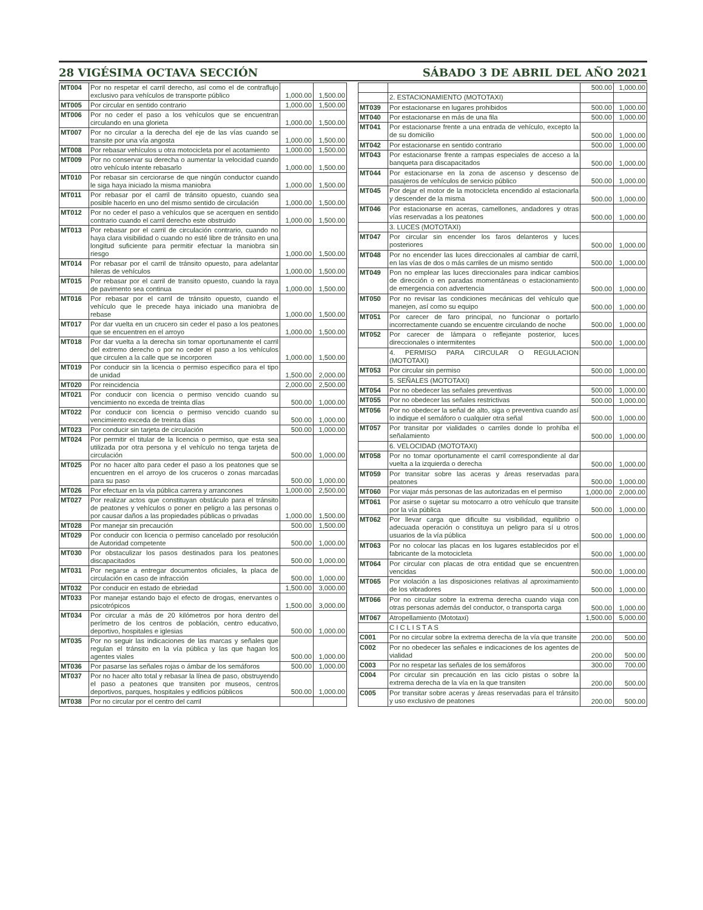28 VIGÉSIMA OCTAVA SECCIÓN SÁBADO 3 DE ABRIL DEL AÑO 2021
| MT004 | Por no respetar el carril derecho, así como el de contraflujo exclusivo para vehículos de transporte público | 1,000.00 | 1,500.00 |
| MT005 | Por circular en sentido contrario | 1,000.00 | 1,500.00 |
| MT006 | Por no ceder el paso a los vehículos que se encuentran circulando en una glorieta | 1,000.00 | 1,500.00 |
| MT007 | Por no circular a la derecha del eje de las vías cuando se transite por una vía angosta | 1,000.00 | 1,500.00 |
| MT008 | Por rebasar vehículos u otra motocicleta por el acotamiento | 1,000.00 | 1,500.00 |
| MT009 | Por no conservar su derecha o aumentar la velocidad cuando otro vehículo intente rebasarlo | 1,000.00 | 1,500.00 |
| MT010 | Por rebasar sin cerciorarse de que ningún conductor cuando le siga haya iniciado la misma maniobra | 1,000.00 | 1,500.00 |
| MT011 | Por rebasar por el carril de tránsito opuesto, cuando sea posible hacerlo en uno del mismo sentido de circulación | 1,000.00 | 1,500.00 |
| MT012 | Por no ceder el paso a vehículos que se acerquen en sentido contrario cuando el carril derecho este obstruido | 1,000.00 | 1,500.00 |
| MT013 | Por rebasar por el carril de circulación contrario, cuando no haya clara visibilidad o cuando no esté libre de tránsito en una longitud suficiente para permitir efectuar la maniobra sin riesgo | 1,000.00 | 1,500.00 |
| MT014 | Por rebasar por el carril de tránsito opuesto, para adelantar hileras de vehículos | 1,000.00 | 1,500.00 |
| MT015 | Por rebasar por el carril de transito opuesto, cuando la raya de pavimento sea continua | 1,000.00 | 1,500.00 |
| MT016 | Por rebasar por el carril de tránsito opuesto, cuando el vehículo que le precede haya iniciado una maniobra de rebase | 1,000.00 | 1,500.00 |
| MT017 | Por dar vuelta en un crucero sin ceder el paso a los peatones que se encuentren en el arroyo | 1,000.00 | 1,500.00 |
| MT018 | Por dar vuelta a la derecha sin tomar oportunamente el carril del extremo derecho o por no ceder el paso a los vehículos que circulen a la calle que se incorporen | 1,000.00 | 1,500.00 |
| MT019 | Por conducir sin la licencia o permiso especifico para el tipo de unidad | 1,500.00 | 2,000.00 |
| MT020 | Por reincidencia | 2,000.00 | 2,500.00 |
| MT021 | Por conducir con licencia o permiso vencido cuando su vencimiento no exceda de treinta días | 500.00 | 1,000.00 |
| MT022 | Por conducir con licencia o permiso vencido cuando su vencimiento exceda de treinta días | 500.00 | 1,000.00 |
| MT023 | Por conducir sin tarjeta de circulación | 500.00 | 1,000.00 |
| MT024 | Por permitir el titular de la licencia o permiso, que esta sea utilizada por otra persona y el vehículo no tenga tarjeta de circulación | 500.00 | 1,000.00 |
| MT025 | Por no hacer alto para ceder el paso a los peatones que se encuentren en el arroyo de los cruceros o zonas marcadas para su paso | 500.00 | 1,000.00 |
| MT026 | Por efectuar en la vía pública carrera y arrancones | 1,000.00 | 2,500.00 |
| MT027 | Por realizar actos que constituyan obstáculo para el tránsito de peatones y vehículos o poner en peligro a las personas o por causar daños a las propiedades públicas o privadas | 1,000.00 | 1,500.00 |
| MT028 | Por manejar sin precaución | 500.00 | 1,500.00 |
| MT029 | Por conducir con licencia o permiso cancelado por resolución de Autoridad competente | 500.00 | 1,000.00 |
| MT030 | Por obstaculizar los pasos destinados para los peatones discapacitados | 500.00 | 1,000.00 |
| MT031 | Por negarse a entregar documentos oficiales, la placa de circulación en caso de infracción | 500.00 | 1,000.00 |
| MT032 | Por conducir en estado de ebriedad | 1,500.00 | 3,000.00 |
| MT033 | Por manejar estando bajo el efecto de drogas, enervantes o psicotrópicos | 1,500.00 | 3,000.00 |
| MT034 | Por circular a más de 20 kilómetros por hora dentro del perímetro de los centros de población, centro educativo, deportivo, hospitales e iglesias | 500.00 | 1,000.00 |
| MT035 | Por no seguir las indicaciones de las marcas y señales que regulan el tránsito en la vía pública y las que hagan los agentes viales | 500.00 | 1,000.00 |
| MT036 | Por pasarse las señales rojas o ámbar de los semáforos | 500.00 | 1,000.00 |
| MT037 | Por no hacer alto total y rebasar la línea de paso, obstruyendo el paso a peatones que transiten por museos, centros deportivos, parques, hospitales y edificios públicos | 500.00 | 1,000.00 |
| MT038 | Por no circular por el centro del carril | | |
| | | 500.00 | 1,000.00 |
| | 2. ESTACIONAMIENTO (MOTOTAXI) | | |
| MT039 | Por estacionarse en lugares prohibidos | 500.00 | 1,000.00 |
| MT040 | Por estacionarse en más de una fila | 500.00 | 1,000.00 |
| MT041 | Por estacionarse frente a una entrada de vehículo, excepto la de su domicilio | 500.00 | 1,000.00 |
| MT042 | Por estacionarse en sentido contrario | 500.00 | 1,000.00 |
| MT043 | Por estacionarse frente a rampas especiales de acceso a la banqueta para discapacitados | 500.00 | 1,000.00 |
| MT044 | Por estacionarse en la zona de ascenso y descenso de pasajeros de vehículos de servicio público | 500.00 | 1,000.00 |
| MT045 | Por dejar el motor de la motocicleta encendido al estacionarla y descender de la misma | 500.00 | 1,000.00 |
| MT046 | Por estacionarse en aceras, camellones, andadores y otras vías reservadas a los peatones | 500.00 | 1,000.00 |
| | 3. LUCES (MOTOTAXI) | | |
| MT047 | Por circular sin encender los faros delanteros y luces posteriores | 500.00 | 1,000.00 |
| MT048 | Por no encender las luces direccionales al cambiar de carril, en las vías de dos o más carriles de un mismo sentido | 500.00 | 1,000.00 |
| MT049 | Pon no emplear las luces direccionales para indicar cambios de dirección o en paradas momentáneas o estacionamiento de emergencia con advertencia | 500.00 | 1,000.00 |
| MT050 | Por no revisar las condiciones mecánicas del vehículo que manejen, así como su equipo | 500.00 | 1,000.00 |
| MT051 | Por carecer de faro principal, no funcionar o portarlo incorrectamente cuando se encuentre circulando de noche | 500.00 | 1,000.00 |
| MT052 | Por carecer de lámpara o reflejante posterior, luces direccionales o intermitentes | 500.00 | 1,000.00 |
| | 4. PERMISO PARA CIRCULAR O REGULACION (MOTOTAXI) | | |
| MT053 | Por circular sin permiso | 500.00 | 1,000.00 |
| | 5. SEÑALES (MOTOTAXI) | | |
| MT054 | Por no obedecer las señales preventivas | 500.00 | 1,000.00 |
| MT055 | Por no obedecer las señales restrictivas | 500.00 | 1,000.00 |
| MT056 | Por no obedecer la señal de alto, siga o preventiva cuando así lo indique el semáforo o cualquier otra señal | 500.00 | 1,000.00 |
| MT057 | Por transitar por vialidades o carriles donde lo prohíba el señalamiento | 500.00 | 1,000.00 |
| | 6. VELOCIDAD (MOTOTAXI) | | |
| MT058 | Por no tomar oportunamente el carril correspondiente al dar vuelta a la izquierda o derecha | 500.00 | 1,000.00 |
| MT059 | Por transitar sobre las aceras y áreas reservadas para peatones | 500.00 | 1,000.00 |
| MT060 | Por viajar más personas de las autorizadas en el permiso | 1,000.00 | 2,000.00 |
| MT061 | Por asirse o sujetar su motocarro a otro vehículo que transite por la vía pública | 500.00 | 1,000.00 |
| MT062 | Por llevar carga que dificulte su visibilidad, equilibrio o adecuada operación o constituya un peligro para sí u otros usuarios de la vía pública | 500.00 | 1,000.00 |
| MT063 | Por no colocar las placas en los lugares establecidos por el fabricante de la motocicleta | 500.00 | 1,000.00 |
| MT064 | Por circular con placas de otra entidad que se encuentren vencidas | 500.00 | 1,000.00 |
| MT065 | Por violación a las disposiciones relativas al aproximamiento de los vibradores | 500.00 | 1,000.00 |
| MT066 | Por no circular sobre la extrema derecha cuando viaja con otras personas además del conductor, o transporta carga | 500.00 | 1,000.00 |
| MT067 | Atropellamiento (Mototaxi) | 1,500.00 | 5,000.00 |
| | C I C L I S T A S | | |
| C001 | Por no circular sobre la extrema derecha de la vía que transite | 200.00 | 500.00 |
| C002 | Por no obedecer las señales e indicaciones de los agentes de vialidad | 200.00 | 500.00 |
| C003 | Por no respetar las señales de los semáforos | 300.00 | 700.00 |
| C004 | Por circular sin precaución en las ciclo pistas o sobre la extrema derecha de la vía en la que transiten | 200.00 | 500.00 |
| C005 | Por transitar sobre aceras y áreas reservadas para el tránsito y uso exclusivo de peatones | 200.00 | 500.00 |